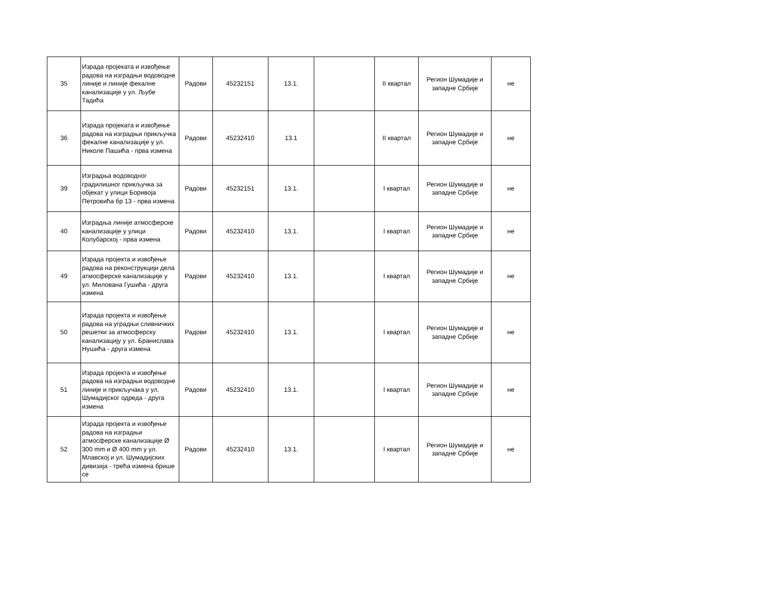| 35 | Израда пројеката и извођење радова на изградњи водоводне линије и линије фекалне канализације у ул. Љубе Тадића | Радови | 45232151 | 13.1. | | II квартал | Регион Шумадије и западне Србије | не |
| 36 | Израда пројеката и извођење радова на изградњи прикључка фекалне канализације у ул. Николе Пашића - прва измена | Радови | 45232410 | 13.1 | | II квартал | Регион Шумадије и западне Србије | не |
| 39 | Изградња водоводног градилишног прикључка за објекат у улици Боривоја Петровића бр 13 - прва измена | Радови | 45232151 | 13.1. | | I квартал | Регион Шумадије и западне Србије | не |
| 40 | Изградња линије атмосферске канализације у улици Колубарској - прва измена | Радови | 45232410 | 13.1. | | I квартал | Регион Шумадије и западне Србије | не |
| 49 | Израда пројекта и извођење радова на реконструкцији дела атмосферске канализације у ул. Милована Гушића - друга измена | Радови | 45232410 | 13.1. | | I квартал | Регион Шумадије и западне Србије | не |
| 50 | Израда пројекта и извођење радова на уградњи сливничких решетки за атмосферску канализацију у ул. Бранислава Нушића - друга измена | Радови | 45232410 | 13.1. | | I квартал | Регион Шумадије и западне Србије | не |
| 51 | Израда пројекта и извођење радова на изградњи водоводне линије и прикључака у ул. Шумадијског одреда - друга измена | Радови | 45232410 | 13.1. | | I квартал | Регион Шумадије и западне Србије | не |
| 52 | Израда пројекта и извођење радова на изградњи атмосферске канализације Ø 300 mm и Ø 400 mm у ул. Млавској и ул. Шумадијских дивизија - трећа измена брише се | Радови | 45232410 | 13.1. | | I квартал | Регион Шумадије и западне Србије | не |